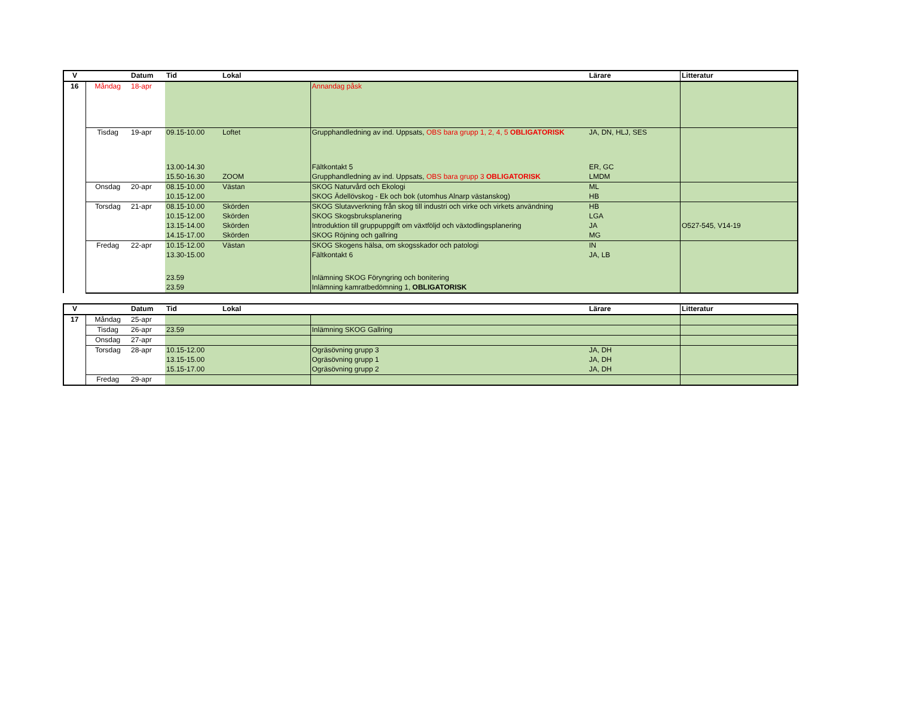| V | | Datum | Tid | Lokal | | Lärare | Litteratur |
| --- | --- | --- | --- | --- | --- | --- | --- |
| 16 | Måndag | 18-apr | | | Annandag påsk | | |
| | Tisdag | 19-apr | 09.15-10.00 | Loftet | Grupphandledning av ind. Uppsats, OBS bara grupp 1, 2, 4, 5 OBLIGATORISK | JA, DN, HLJ, SES | |
| | | | 13.00-14.30 | | Fältkontakt 5 | ER, GC | |
| | | | 15.50-16.30 | ZOOM | Grupphandledning av ind. Uppsats, OBS bara grupp 3 OBLIGATORISK | LMDM | |
| | Onsdag | 20-apr | 08.15-10.00 | Västan | SKOG Naturvård och Ekologi | ML | |
| | | | 10.15-12.00 | | SKOG Ädellövskog - Ek och bok (utomhus Alnarp västanskog) | HB | |
| | Torsdag | 21-apr | 08.15-10.00 | Skörden | SKOG Slutavverkning från skog till industri och virke och virkets användning | HB | |
| | | | 10.15-12.00 | Skörden | SKOG Skogsbruksplanering | LGA | |
| | | | 13.15-14.00 | Skörden | Introduktion till gruppuppgift om växtföljd och växtodlingsplanering | JA | O527-545, V14-19 |
| | | | 14.15-17.00 | Skörden | SKOG Röjning och gallring | MG | |
| | Fredag | 22-apr | 10.15-12.00 | Västan | SKOG Skogens hälsa, om skogsskador och patologi | IN | |
| | | | 13.30-15.00 | | Fältkontakt 6 | JA, LB | |
| | | | 23.59 | | Inlämning SKOG Föryngring och bonitering | | |
| | | | 23.59 | | Inlämning kamratbedömning 1, OBLIGATORISK | | |
| V | | Datum | Tid | Lokal | | Lärare | Litteratur |
| --- | --- | --- | --- | --- | --- | --- | --- |
| 17 | Måndag | 25-apr | | | | | |
| | Tisdag | 26-apr | 23.59 | | Inlämning SKOG Gallring | | |
| | Onsdag | 27-apr | | | | | |
| | Torsdag | 28-apr | 10.15-12.00 | | Ogräsövning grupp 3 | JA, DH | |
| | | | 13.15-15.00 | | Ogräsövning grupp 1 | JA, DH | |
| | | | 15.15-17.00 | | Ogräsövning grupp 2 | JA, DH | |
| | Fredag | 29-apr | | | | | |